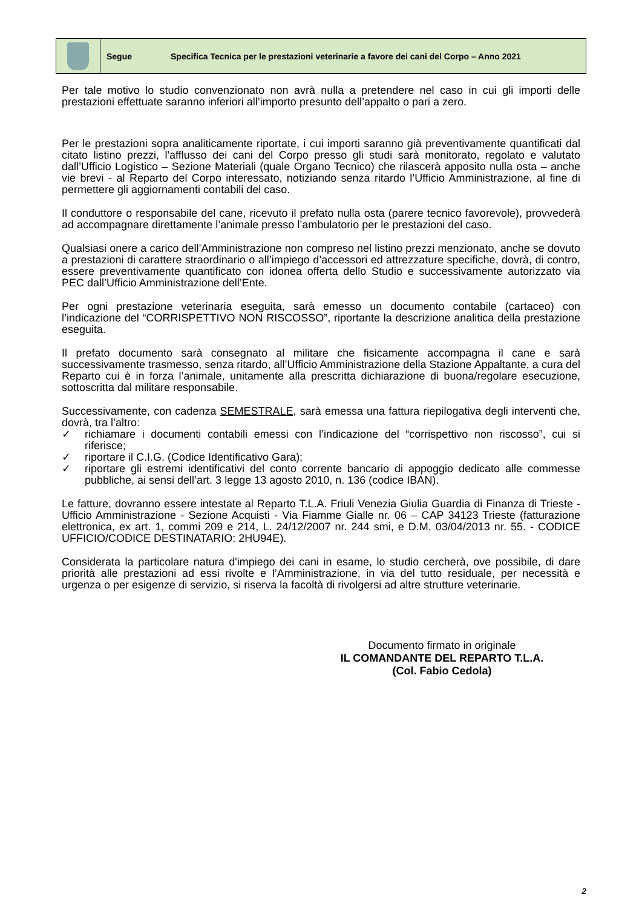Segue Specifica Tecnica per le prestazioni veterinarie a favore dei cani del Corpo – Anno 2021
Per tale motivo lo studio convenzionato non avrà nulla a pretendere nel caso in cui gli importi delle prestazioni effettuate saranno inferiori all’importo presunto dell’appalto o pari a zero.
Per le prestazioni sopra analiticamente riportate, i cui importi saranno già preventivamente quantificati dal citato listino prezzi, l'afflusso dei cani del Corpo presso gli studi sarà monitorato, regolato e valutato dall’Ufficio Logistico – Sezione Materiali (quale Organo Tecnico) che rilascerà apposito nulla osta – anche vie brevi - al Reparto del Corpo interessato, notiziando senza ritardo l’Ufficio Amministrazione, al fine di permettere gli aggiornamenti contabili del caso.
Il conduttore o responsabile del cane, ricevuto il prefato nulla osta (parere tecnico favorevole), provvederà ad accompagnare direttamente l’animale presso l’ambulatorio per le prestazioni del caso.
Qualsiasi onere a carico dell’Amministrazione non compreso nel listino prezzi menzionato, anche se dovuto a prestazioni di carattere straordinario o all’impiego d’accessori ed attrezzature specifiche, dovrà, di contro, essere preventivamente quantificato con idonea offerta dello Studio e successivamente autorizzato via PEC dall’Ufficio Amministrazione dell’Ente.
Per ogni prestazione veterinaria eseguita, sarà emesso un documento contabile (cartaceo) con l’indicazione del “CORRISPETTIVO NON RISCOSSO”, riportante la descrizione analitica della prestazione eseguita.
Il prefato documento sarà consegnato al militare che fisicamente accompagna il cane e sarà successivamente trasmesso, senza ritardo, all’Ufficio Amministrazione della Stazione Appaltante, a cura del Reparto cui è in forza l’animale, unitamente alla prescritta dichiarazione di buona/regolare esecuzione, sottoscritta dal militare responsabile.
Successivamente, con cadenza SEMESTRALE, sarà emessa una fattura riepilogativa degli interventi che, dovrà, tra l’altro:
✓ richiamare i documenti contabili emessi con l’indicazione del “corrispettivo non riscosso”, cui si riferisce;
✓ riportare il C.I.G. (Codice Identificativo Gara);
✓ riportare gli estremi identificativi del conto corrente bancario di appoggio dedicato alle commesse pubbliche, ai sensi dell’art. 3 legge 13 agosto 2010, n. 136 (codice IBAN).
Le fatture, dovranno essere intestate al Reparto T.L.A. Friuli Venezia Giulia Guardia di Finanza di Trieste - Ufficio Amministrazione - Sezione Acquisti - Via Fiamme Gialle nr. 06 – CAP 34123 Trieste (fatturazione elettronica, ex art. 1, commi 209 e 214, L. 24/12/2007 nr. 244 smi, e D.M. 03/04/2013 nr. 55. - CODICE UFFICIO/CODICE DESTINATARIO: 2HU94E).
Considerata la particolare natura d'impiego dei cani in esame, lo studio cercherà, ove possibile, di dare priorità alle prestazioni ad essi rivolte e l’Amministrazione, in via del tutto residuale, per necessità e urgenza o per esigenze di servizio, si riserva la facoltà di rivolgersi ad altre strutture veterinarie.
Documento firmato in originale
IL COMANDANTE DEL REPARTO T.L.A.
(Col. Fabio Cedola)
2